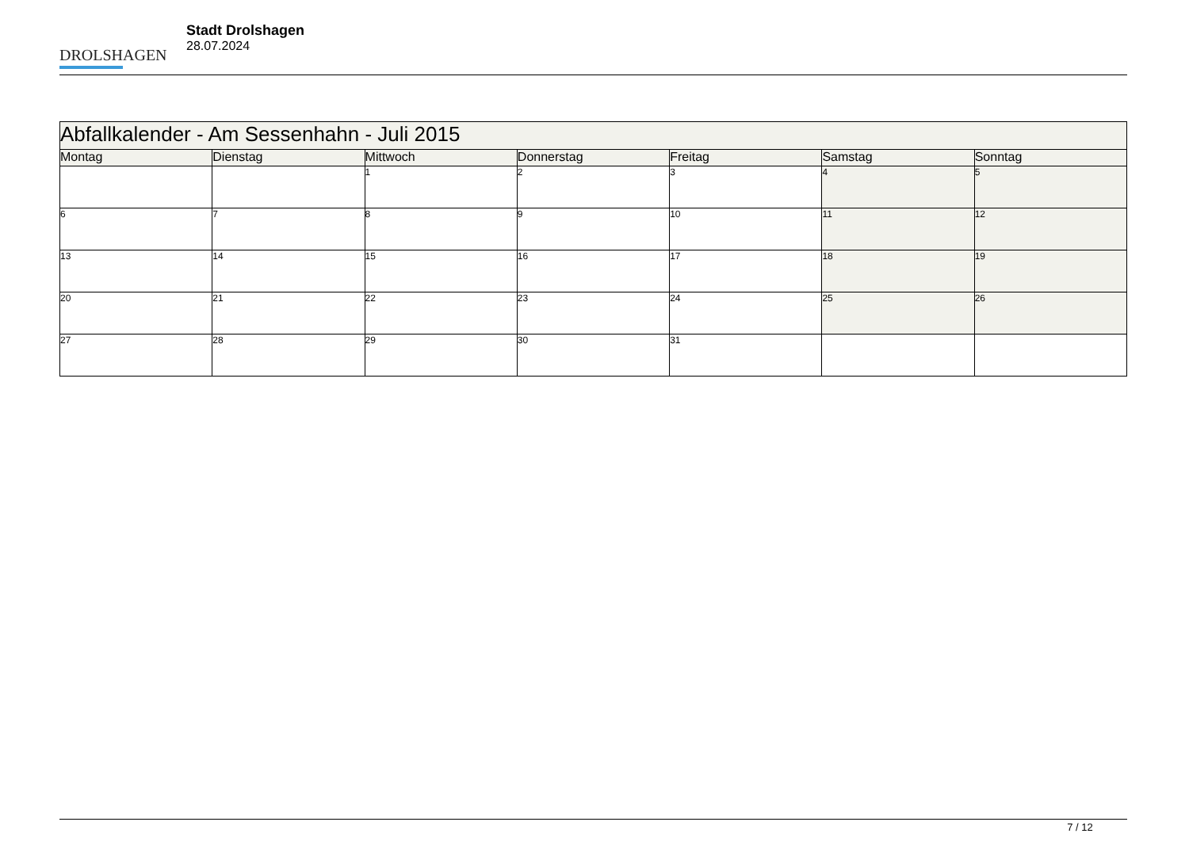DROLSHAGEN
Stadt Drolshagen
28.07.2024
| Abfallkalender - Am Sessenhahn - Juli 2015 | | | | | | |
| --- | --- | --- | --- | --- | --- | --- |
| Montag | Dienstag | Mittwoch | Donnerstag | Freitag | Samstag | Sonntag |
| | | 1 | 2 | 3 | 4 | 5 |
| 6 | 7 | 8 | 9 | 10 | 11 | 12 |
| 13 | 14 | 15 | 16 | 17 | 18 | 19 |
| 20 | 21 | 22 | 23 | 24 | 25 | 26 |
| 27 | 28 | 29 | 30 | 31 | | |
7 / 12